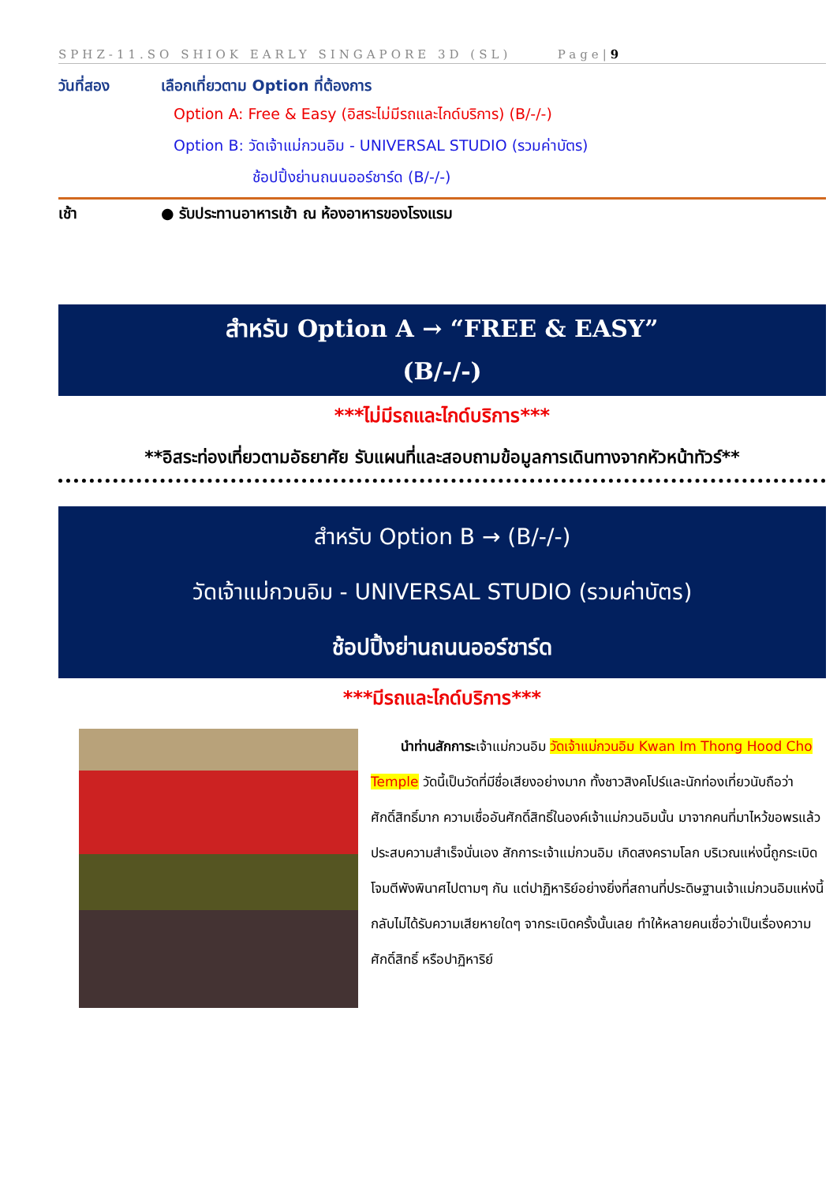SPHZ-11.SO SHIOK EARLY SINGAPORE 3D (SL) Page|9
วันที่สอง เลือกเที่ยวตาม Option ที่ต้องการ
Option A: Free & Easy (อิสระไม่มีรถและไกด์บริการ) (B/-/-)
Option B: วัดเจ้าแม่กวนอิม - UNIVERSAL STUDIO (รวมค่าบัตร)
ช้อปปิ้งย่านถนนออร์ชาร์ด (B/-/-)
เช้า ● รับประทานอาหารเช้า ณ ห้องอาหารของโรงแรม
สำหรับ Option A → “FREE & EASY”
(B/-/-)
***ไม่มีรถและไกด์บริการ***
**อิสระท่องเที่ยวตามอัธยาศัย รับแผนที่และสอบถามข้อมูลการเดินทางจากหัวหน้าทัวร์**
สำหรับ Option B → (B/-/-)
วัดเจ้าแม่กวนอิม - UNIVERSAL STUDIO (รวมค่าบัตร)
ช้อปปิ้งย่านถนนออร์ชาร์ด
***มีรถและไกด์บริการ***
นำท่านสักการะเจ้าแม่กวนอิม วัดเจ้าแม่กวนอิม Kwan Im Thong Hood Cho Temple วัดนี้เป็นวัดที่มีชื่อเสียงอย่างมาก ทั้งชาวสิงคโปร์และนักท่องเที่ยวนับถือว่าศักดิ์สิทธิ์มาก ความเชื่ออันศักดิ์สิทธิ์ในองค์เจ้าแม่กวนอิมนั้น มาจากคนที่มาไหว้ขอพรแล้วประสบความสำเร็จนั่นเอง สักการะเจ้าแม่กวนอิม เกิดสงครามโลก บริเวณแห่งนี้ถูกระเบิดโจมตีพังพินาศไปตามๆ กัน แต่ปาฏิหาริย์อย่างยิ่งที่สถานที่ประดิษฐานเจ้าแม่กวนอิมแห่งนี้กลับไม่ได้รับความเสียหายใดๆ จากระเบิดครั้งนั้นเลย ทำให้หลายคนเชื่อว่าเป็นเรื่องความศักดิ์สิทธิ์ หรือปาฏิหาริย์